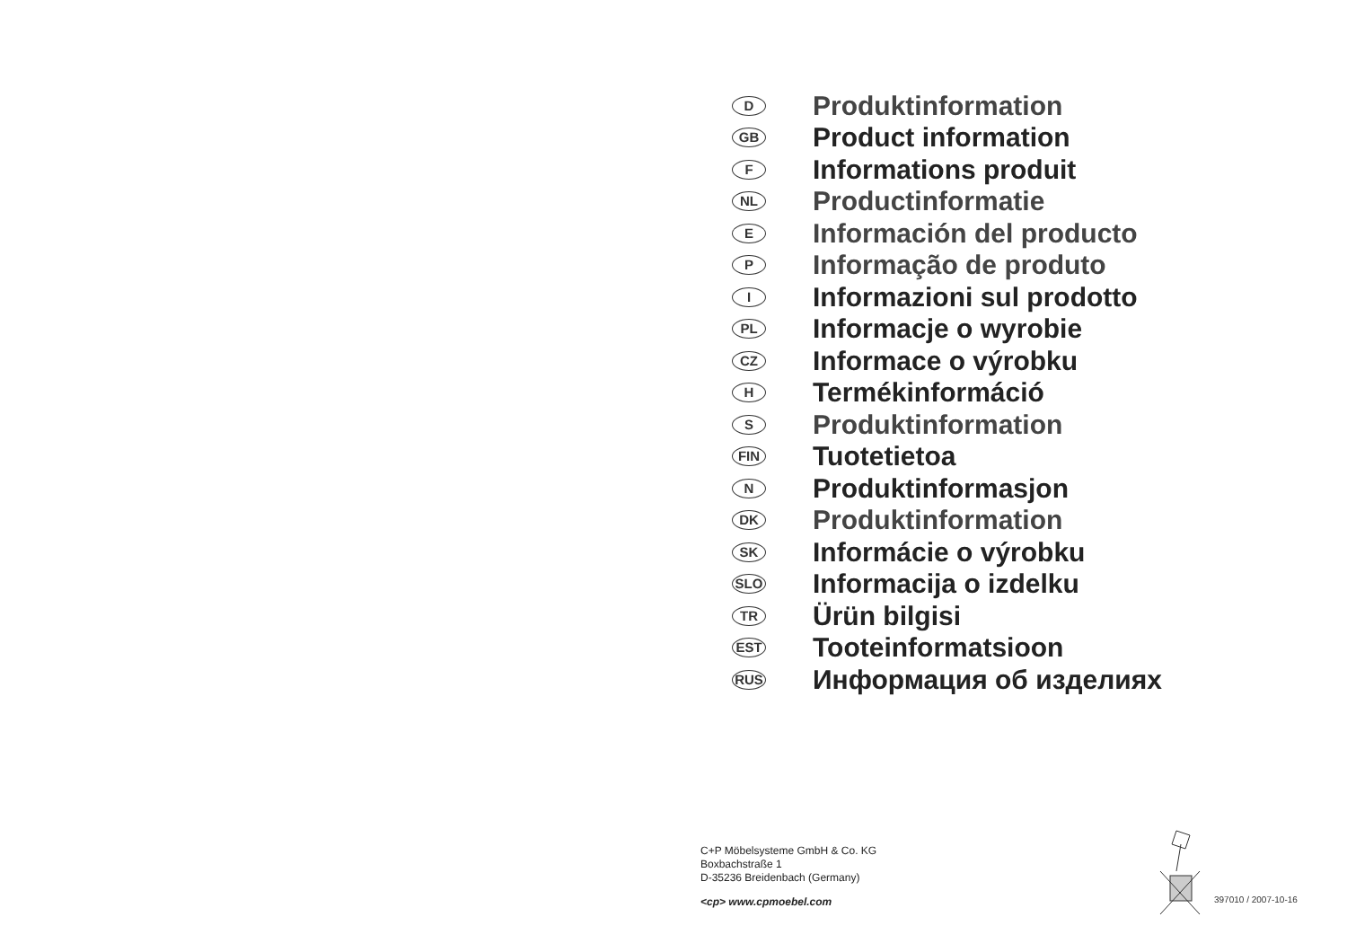D Produktinformation
GB Product information
F Informations produit
NL Productinformatie
E Información del producto
P Informação de produto
I Informazioni sul prodotto
PL Informacje o wyrobie
CZ Informace o výrobku
H Termékinformáció
S Produktinformation
FIN Tuotetietoa
N Produktinformasjon
DK Produktinformation
SK Informácie o výrobku
SLO Informacija o izdelku
TR Ürün bilgisi
EST Tooteinformatsioon
RUS Информация об изделиях
C+P Möbelsysteme GmbH & Co. KG
Boxbachstraße 1
D-35236 Breidenbach (Germany)
<cp> www.cpmoebel.com
397010 / 2007-10-16